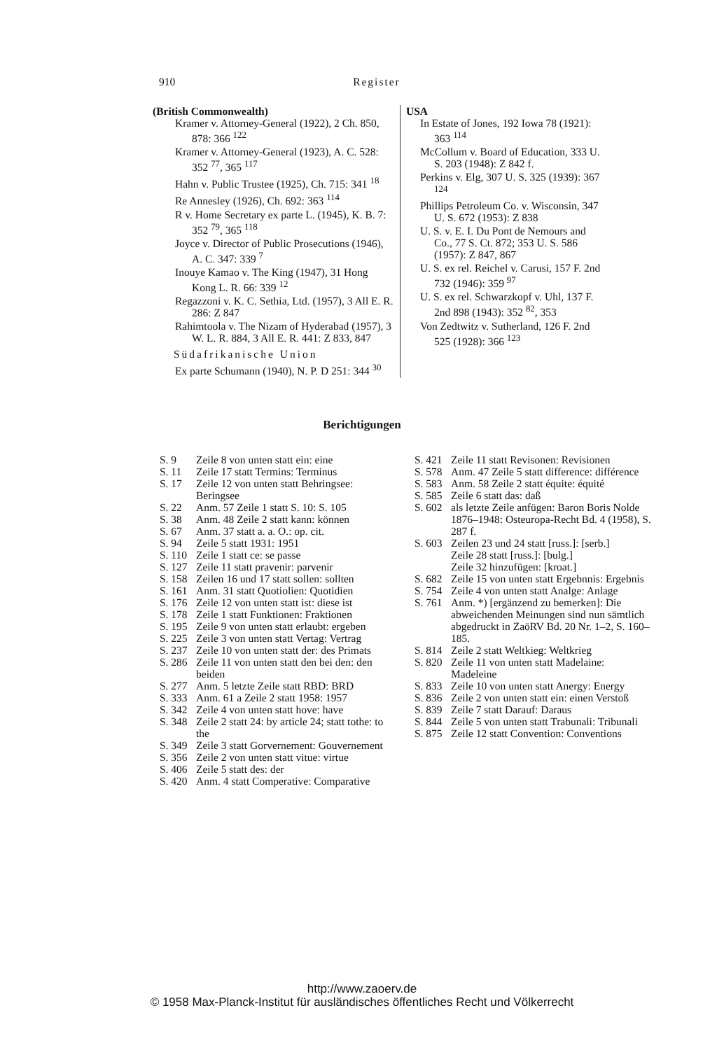910 Register
(British Commonwealth)
Kramer v. Attorney-General (1922), 2 Ch. 850, 878: 366 <sup>122</sup>
Kramer v. Attorney-General (1923), A. C. 528: 352 <sup>77</sup>, 365 <sup>117</sup>
Hahn v. Public Trustee (1925), Ch. 715: 341 <sup>18</sup>
Re Annesley (1926), Ch. 692: 363 <sup>114</sup>
R v. Home Secretary ex parte L. (1945), K. B. 7: 352 <sup>79</sup>, 365 <sup>118</sup>
Joyce v. Director of Public Prosecutions (1946), A. C. 347: 339 <sup>7</sup>
Inouye Kamao v. The King (1947), 31 Hong Kong L. R. 66: 339 <sup>12</sup>
Regazzoni v. K. C. Sethia, Ltd. (1957), 3 All E. R. 286: Z 847
Rahimtoola v. The Nizam of Hyderabad (1957), 3 W. L. R. 884, 3 All E. R. 441: Z 833, 847
Südafrikanische Union
Ex parte Schumann (1940), N. P. D 251: 344 <sup>30</sup>
USA
In Estate of Jones, 192 Iowa 78 (1921): 363 <sup>114</sup>
McCollum v. Board of Education, 333 U. S. 203 (1948): Z 842 f.
Perkins v. Elg, 307 U. S. 325 (1939): 367 <sup>124</sup>
Phillips Petroleum Co. v. Wisconsin, 347 U. S. 672 (1953): Z 838
U. S. v. E. I. Du Pont de Nemours and Co., 77 S. Ct. 872; 353 U. S. 586 (1957): Z 847, 867
U. S. ex rel. Reichel v. Carusi, 157 F. 2nd 732 (1946): 359 <sup>97</sup>
U. S. ex rel. Schwarzkopf v. Uhl, 137 F. 2nd 898 (1943): 352 <sup>82</sup>, 353
Von Zedtwitz v. Sutherland, 126 F. 2nd 525 (1928): 366 <sup>123</sup>
Berichtigungen
S. 9 Zeile 8 von unten statt ein: eine
S. 11 Zeile 17 statt Termins: Terminus
S. 17 Zeile 12 von unten statt Behringsee: Beringsee
S. 22 Anm. 57 Zeile 1 statt S. 10: S. 105
S. 38 Anm. 48 Zeile 2 statt kann: können
S. 67 Anm. 37 statt a. a. O.: op. cit.
S. 94 Zeile 5 statt 1931: 1951
S. 110 Zeile 1 statt ce: se passe
S. 127 Zeile 11 statt pravenir: parvenir
S. 158 Zeilen 16 und 17 statt sollen: sollten
S. 161 Anm. 31 statt Quotiolien: Quotidien
S. 176 Zeile 12 von unten statt ist: diese ist
S. 178 Zeile 1 statt Funktionen: Fraktionen
S. 195 Zeile 9 von unten statt erlaubt: ergeben
S. 225 Zeile 3 von unten statt Vertag: Vertrag
S. 237 Zeile 10 von unten statt der: des Primats
S. 286 Zeile 11 von unten statt den bei den: den beiden
S. 277 Anm. 5 letzte Zeile statt RBD: BRD
S. 333 Anm. 61 a Zeile 2 statt 1958: 1957
S. 342 Zeile 4 von unten statt hove: have
S. 348 Zeile 2 statt 24: by article 24; statt tothe: to the
S. 349 Zeile 3 statt Gorvernement: Gouvernement
S. 356 Zeile 2 von unten statt vitue: virtue
S. 406 Zeile 5 statt des: der
S. 420 Anm. 4 statt Comperative: Comparative
S. 421 Zeile 11 statt Revisonen: Revisionen
S. 578 Anm. 47 Zeile 5 statt difference: différence
S. 583 Anm. 58 Zeile 2 statt équite: équité
S. 585 Zeile 6 statt das: daß
S. 602 als letzte Zeile anfügen: Baron Boris Nolde 1876–1948: Osteuropa-Recht Bd. 4 (1958), S. 287 f.
S. 603 Zeilen 23 und 24 statt [russ.]: [serb.]
Zeile 28 statt [russ.]: [bulg.]
Zeile 32 hinzufügen: [kroat.]
S. 682 Zeile 15 von unten statt Ergebnnis: Ergebnis
S. 754 Zeile 4 von unten statt Analge: Anlage
S. 761 Anm. *) [ergänzend zu bemerken]: Die abweichenden Meinungen sind nun sämtlich abgedruckt in ZaöRV Bd. 20 Nr. 1–2, S. 160–185.
S. 814 Zeile 2 statt Weltkieg: Weltkrieg
S. 820 Zeile 11 von unten statt Madelaine: Madeleine
S. 833 Zeile 10 von unten statt Anergy: Energy
S. 836 Zeile 2 von unten statt ein: einen Verstoß
S. 839 Zeile 7 statt Darauf: Daraus
S. 844 Zeile 5 von unten statt Trabunali: Tribunali
S. 875 Zeile 12 statt Convention: Conventions
http://www.zaoerv.de
© 1958 Max-Planck-Institut für ausländisches öffentliches Recht und Völkerrecht